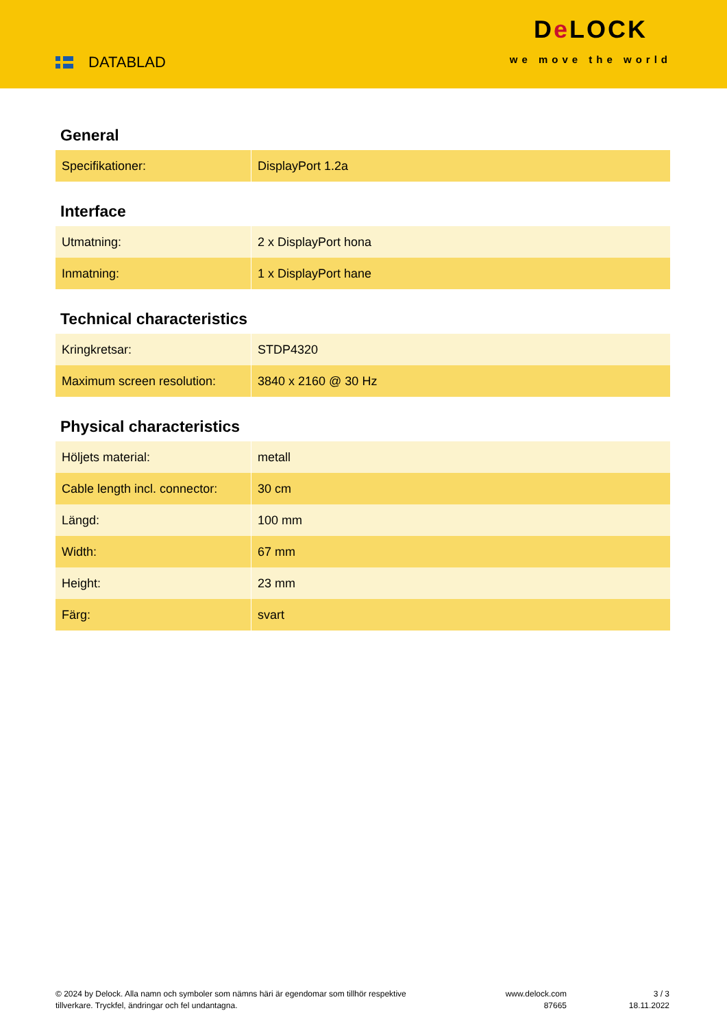DATABLAD
De LOCK
we move the world
General
| Specifikationer: | DisplayPort 1.2a |
Interface
| Utmatning: | 2 x DisplayPort hona |
| Inmatning: | 1 x DisplayPort hane |
Technical characteristics
| Kringkretsar: | STDP4320 |
| Maximum screen resolution: | 3840 x 2160 @ 30 Hz |
Physical characteristics
| Höljets material: | metall |
| Cable length incl. connector: | 30 cm |
| Längd: | 100 mm |
| Width: | 67 mm |
| Height: | 23 mm |
| Färg: | svart |
© 2024 by Delock. Alla namn och symboler som nämns häri är egendomar som tillhör respektive tillverkare. Tryckfel, ändringar och fel undantagna.
www.delock.com
87665
3 / 3
18.11.2022